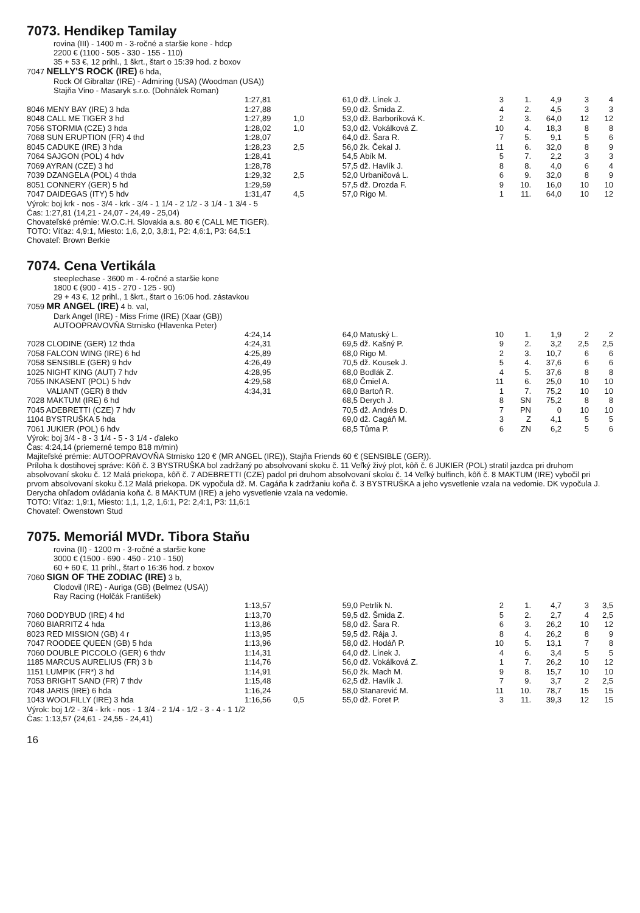7073. Hendikep Tamilay
rovina (III) - 1400 m - 3-ročné a staršie kone - hdcp
2200 € (1100 - 505 - 330 - 155 - 110)
35 + 53 €, 12 prihl., 1 škrt., štart o 15:39 hod. z boxov
7047 NELLY'S ROCK (IRE) 6 hda,
Rock Of Gibraltar (IRE) - Admiring (USA) (Woodman (USA))
Stajňa Vino - Masaryk s.r.o. (Dohnálek Roman)
| | 1:27,81 | | 61,0 | dž. Línek J. | 3 | 1. | 4,9 | 3 | 4 |
| 8046 MENY BAY (IRE) 3 hda | 1:27,88 | | 59,0 | dž. Šmida Z. | 4 | 2. | 4,5 | 3 | 3 |
| 8048 CALL ME TIGER 3 hd | 1:27,89 | 1,0 | 53,0 | dž. Barboríková K. | 2 | 3. | 64,0 | 12 | 12 |
| 7056 STORMIA (CZE) 3 hda | 1:28,02 | 1,0 | 53,0 | dž. Vokálková Z. | 10 | 4. | 18,3 | 8 | 8 |
| 7068 SUN ERUPTION (FR) 4 thd | 1:28,07 | | 64,0 | dž. Šara R. | 7 | 5. | 9,1 | 5 | 6 |
| 8045 CADUKE (IRE) 3 hda | 1:28,23 | 2,5 | 56,0 | žk. Čekal J. | 11 | 6. | 32,0 | 8 | 9 |
| 7064 SAJGON (POL) 4 hdv | 1:28,41 | | 54,5 | Abík M. | 5 | 7. | 2,2 | 3 | 3 |
| 7069 AYRAN (CZE) 3 hd | 1:28,78 | | 57,5 | dž. Havlík J. | 8 | 8. | 4,0 | 6 | 4 |
| 7039 DZANGELA (POL) 4 thda | 1:29,32 | 2,5 | 52,0 | Urbaničová L. | 6 | 9. | 32,0 | 8 | 9 |
| 8051 CONNERY (GER) 5 hd | 1:29,59 | | 57,5 | dž. Drozda F. | 9 | 10. | 16,0 | 10 | 10 |
| 7047 DAIDEGAS (ITY) 5 hdv | 1:31,47 | 4,5 | 57,0 | Rigo M. | 1 | 11. | 64,0 | 10 | 12 |
Výrok: boj krk - nos - 3/4 - krk - 3/4 - 1 1/4 - 2 1/2 - 3 1/4 - 1 3/4 - 5
Čas: 1:27,81 (14,21 - 24,07 - 24,49 - 25,04)
Chovateľské prémie: W.O.C.H. Slovakia a.s. 80 € (CALL ME TIGER).
TOTO: Víťaz: 4,9:1, Miesto: 1,6, 2,0, 3,8:1, P2: 4,6:1, P3: 64,5:1
Chovateľ: Brown Berkie
7074. Cena Vertikála
steeplechase - 3600 m - 4-ročné a staršie kone
1800 € (900 - 415 - 270 - 125 - 90)
29 + 43 €, 12 prihl., 1 škrt., štart o 16:06 hod. zástavkou
7059 MR ANGEL (IRE) 4 b. val,
Dark Angel (IRE) - Miss Frime (IRE) (Xaar (GB))
AUTOOPRAVOVŇA Strnisko (Hlavenka Peter)
| | 4:24,14 | | 64,0 | Matuský L. | 10 | 1. | 1,9 | 2 | 2 |
| 7028 CLODINE (GER) 12 thda | 4:24,31 | | 69,5 | dž. Kašný P. | 9 | 2. | 3,2 | 2,5 | 2,5 |
| 7058 FALCON WING (IRE) 6 hd | 4:25,89 | | 68,0 | Rigo M. | 2 | 3. | 10,7 | 6 | 6 |
| 7058 SENSIBLE (GER) 9 hdv | 4:26,49 | | 70,5 | dž. Kousek J. | 5 | 4. | 37,6 | 6 | 6 |
| 1025 NIGHT KING (AUT) 7 hdv | 4:28,95 | | 68,0 | Bodlák Z. | 4 | 5. | 37,6 | 8 | 8 |
| 7055 INKASENT (POL) 5 hdv | 4:29,58 | | 68,0 | Čmiel A. | 11 | 6. | 25,0 | 10 | 10 |
| VALIANT (GER) 8 thdv | 4:34,31 | | 68,0 | Bartoň R. | 1 | 7. | 75,2 | 10 | 10 |
| 7028 MAKTUM (IRE) 6 hd | | | 68,5 | Derych J. | 8 | SN | 75,2 | 8 | 8 |
| 7045 ADEBRETTI (CZE) 7 hdv | | | 70,5 | dž. Andrés D. | 7 | PN | 0 | 10 | 10 |
| 1104 BYSTRUŠKA 5 hda | | | 69,0 | dž. Cagáň M. | 3 | Z | 4,1 | 5 | 5 |
| 7061 JUKIER (POL) 6 hdv | | | 68,5 | Tůma P. | 6 | ZN | 6,2 | 5 | 6 |
Výrok: boj 3/4 - 8 - 3 1/4 - 5 - 3 1/4 - ďaleko
Čas: 4:24,14 (priemerné tempo 818 m/min)
Majiteľské prémie: AUTOOPRAVOVŇA Strnisko 120 € (MR ANGEL (IRE)), Stajňa Friends 60 € (SENSIBLE (GER)).
Príloha k dostihovej správe: Kôň č. 3 BYSTRUŠKA bol zadržaný po absolvovaní skoku č. 11 Veľký živý plot, kôň č. 6 JUKIER (POL) stratil jazdca pri druhom absolvovaní skoku č. 12 Malá priekopa, kôň č. 7 ADEBRETTI (CZE) padol pri druhom absolvovaní skoku č. 14 Veľký bulfinch, kôň č. 8 MAKTUM (IRE) vybočil pri prvom absolvovaní skoku č.12 Malá priekopa. DK vypočula dž. M. Cagáňa k zadržaniu koňa č. 3 BYSTRUŠKA a jeho vysvetlenie vzala na vedomie. DK vypočula J. Derycha ohľadom ovládania koňa č. 8 MAKTUM (IRE) a jeho vysvetlenie vzala na vedomie.
TOTO: Víťaz: 1,9:1, Miesto: 1,1, 1,2, 1,6:1, P2: 2,4:1, P3: 11,6:1
Chovateľ: Owenstown Stud
7075. Memoriál MVDr. Tibora Staňu
rovina (II) - 1200 m - 3-ročné a staršie kone
3000 € (1500 - 690 - 450 - 210 - 150)
60 + 60 €, 11 prihl., štart o 16:36 hod. z boxov
7060 SIGN OF THE ZODIAC (IRE) 3 b,
Clodovil (IRE) - Auriga (GB) (Belmez (USA))
Ray Racing (Holčák František)
| | 1:13,57 | | 59,0 | Petrlík N. | 2 | 1. | 4,7 | 3 | 3,5 |
| 7060 DODYBUD (IRE) 4 hd | 1:13,70 | | 59,5 | dž. Šmida Z. | 5 | 2. | 2,7 | 4 | 2,5 |
| 7060 BIARRITZ 4 hda | 1:13,86 | | 58,0 | dž. Šara R. | 6 | 3. | 26,2 | 10 | 12 |
| 8023 RED MISSION (GB) 4 r | 1:13,95 | | 59,5 | dž. Rája J. | 8 | 4. | 26,2 | 8 | 9 |
| 7047 ROODEE QUEEN (GB) 5 hda | 1:13,96 | | 58,0 | dž. Hodáň P. | 10 | 5. | 13,1 | 7 | 8 |
| 7060 DOUBLE PICCOLO (GER) 6 thdv | 1:14,31 | | 64,0 | dž. Línek J. | 4 | 6. | 3,4 | 5 | 5 |
| 1185 MARCUS AURELIUS (FR) 3 b | 1:14,76 | | 56,0 | dž. Vokálková Z. | 1 | 7. | 26,2 | 10 | 12 |
| 1151 LUMPIK (FR*) 3 hd | 1:14,91 | | 56,0 | žk. Mach M. | 9 | 8. | 15,7 | 10 | 10 |
| 7053 BRIGHT SAND (FR) 7 thdv | 1:15,48 | | 62,5 | dž. Havlík J. | 7 | 9. | 3,7 | 2 | 2,5 |
| 7048 JARIS (IRE) 6 hda | 1:16,24 | | 58,0 | Stanarević M. | 11 | 10. | 78,7 | 15 | 15 |
| 1043 WOOLFILLY (IRE) 3 hda | 1:16,56 | 0,5 | 55,0 | dž. Foret P. | 3 | 11. | 39,3 | 12 | 15 |
Výrok: boj 1/2 - 3/4 - krk - nos - 1 3/4 - 2 1/4 - 1/2 - 3 - 4 - 1 1/2
Čas: 1:13,57 (24,61 - 24,55 - 24,41)
16